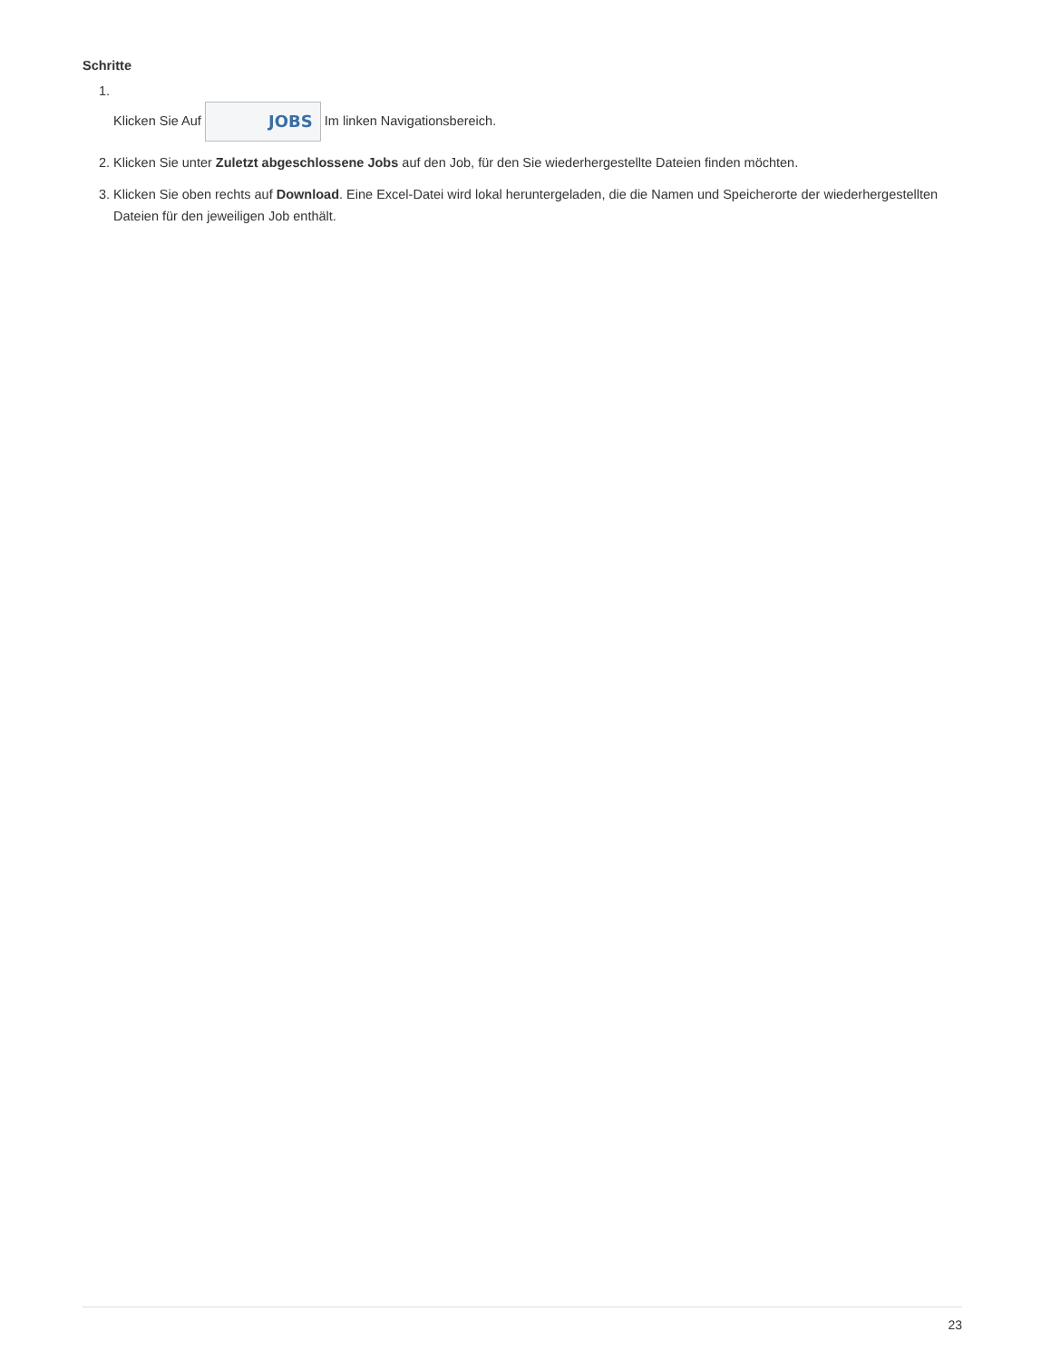Schritte
1. Klicken Sie Auf JOBS Im linken Navigationsbereich.
2. Klicken Sie unter Zuletzt abgeschlossene Jobs auf den Job, für den Sie wiederhergestellte Dateien finden möchten.
3. Klicken Sie oben rechts auf Download. Eine Excel-Datei wird lokal heruntergeladen, die die Namen und Speicherorte der wiederhergestellten Dateien für den jeweiligen Job enthält.
23